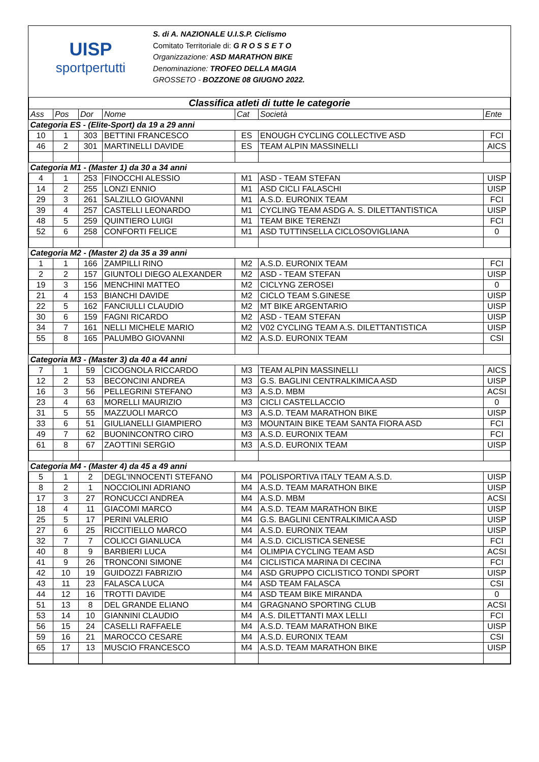UISP
sportpertutti
S. di A. NAZIONALE U.I.S.P. Ciclismo
Comitato Territoriale di: G R O S S E T O
Organizzazione: ASD MARATHON BIKE
Denominazione: TROFEO DELLA MAGIA
GROSSETO - BOZZONE 08 GIUGNO 2022.
| Classifica atleti di tutte le categorie | | | | | | |
| Ass | Pos | Dor | Nome | Cat | Società | Ente |
| Categoria ES - (Elite-Sport) da 19 a 29 anni | | | | | | |
| 10 | 1 | 303 | BETTINI FRANCESCO | ES | ENOUGH CYCLING COLLECTIVE ASD | FCI |
| 46 | 2 | 301 | MARTINELLI DAVIDE | ES | TEAM ALPIN MASSINELLI | AICS |
| Categoria M1 - (Master 1) da 30 a 34 anni | | | | | | |
| 4 | 1 | 253 | FINOCCHI ALESSIO | M1 | ASD - TEAM STEFAN | UISP |
| 14 | 2 | 255 | LONZI ENNIO | M1 | ASD CICLI FALASCHI | UISP |
| 29 | 3 | 261 | SALZILLO GIOVANNI | M1 | A.S.D. EURONIX TEAM | FCI |
| 39 | 4 | 257 | CASTELLI LEONARDO | M1 | CYCLING TEAM ASDG A. S. DILETTANTISTICA | UISP |
| 48 | 5 | 259 | QUINTIERO LUIGI | M1 | TEAM BIKE TERENZI | FCI |
| 52 | 6 | 258 | CONFORTI FELICE | M1 | ASD TUTTINSELLA CICLOSOVIGLIANA | 0 |
| Categoria M2 - (Master 2) da 35 a 39 anni | | | | | | |
| 1 | 1 | 166 | ZAMPILLI RINO | M2 | A.S.D. EURONIX TEAM | FCI |
| 2 | 2 | 157 | GIUNTOLI DIEGO ALEXANDER | M2 | ASD - TEAM STEFAN | UISP |
| 19 | 3 | 156 | MENCHINI MATTEO | M2 | CICLYNG ZEROSEI | 0 |
| 21 | 4 | 153 | BIANCHI DAVIDE | M2 | CICLO TEAM S.GINESE | UISP |
| 22 | 5 | 162 | FANCIULLI CLAUDIO | M2 | MT BIKE ARGENTARIO | UISP |
| 30 | 6 | 159 | FAGNI RICARDO | M2 | ASD - TEAM STEFAN | UISP |
| 34 | 7 | 161 | NELLI MICHELE MARIO | M2 | V02 CYCLING TEAM A.S. DILETTANTISTICA | UISP |
| 55 | 8 | 165 | PALUMBO GIOVANNI | M2 | A.S.D. EURONIX TEAM | CSI |
| Categoria M3 - (Master 3) da 40 a 44 anni | | | | | | |
| 7 | 1 | 59 | CICOGNOLA RICCARDO | M3 | TEAM ALPIN MASSINELLI | AICS |
| 12 | 2 | 53 | BECONCINI ANDREA | M3 | G.S. BAGLINI CENTRALKIMICA ASD | UISP |
| 16 | 3 | 56 | PELLEGRINI STEFANO | M3 | A.S.D. MBM | ACSI |
| 23 | 4 | 63 | MORELLI MAURIZIO | M3 | CICLI CASTELLACCIO | 0 |
| 31 | 5 | 55 | MAZZUOLI MARCO | M3 | A.S.D. TEAM MARATHON BIKE | UISP |
| 33 | 6 | 51 | GIULIANELLI GIAMPIERO | M3 | MOUNTAIN BIKE TEAM SANTA FIORA ASD | FCI |
| 49 | 7 | 62 | BUONINCONTRO CIRO | M3 | A.S.D. EURONIX TEAM | FCI |
| 61 | 8 | 67 | ZAOTTINI SERGIO | M3 | A.S.D. EURONIX TEAM | UISP |
| Categoria M4 - (Master 4) da 45 a 49 anni | | | | | | |
| 5 | 1 | 2 | DEGL'INNOCENTI STEFANO | M4 | POLISPORTIVA ITALY TEAM A.S.D. | UISP |
| 8 | 2 | 1 | NOCCIOLINI ADRIANO | M4 | A.S.D. TEAM MARATHON BIKE | UISP |
| 17 | 3 | 27 | RONCUCCI ANDREA | M4 | A.S.D. MBM | ACSI |
| 18 | 4 | 11 | GIACOMI MARCO | M4 | A.S.D. TEAM MARATHON BIKE | UISP |
| 25 | 5 | 17 | PERINI VALERIO | M4 | G.S. BAGLINI CENTRALKIMICA ASD | UISP |
| 27 | 6 | 25 | RICCITIELLO MARCO | M4 | A.S.D. EURONIX TEAM | UISP |
| 32 | 7 | 7 | COLICCI GIANLUCA | M4 | A.S.D. CICLISTICA SENESE | FCI |
| 40 | 8 | 9 | BARBIERI LUCA | M4 | OLIMPIA CYCLING TEAM ASD | ACSI |
| 41 | 9 | 26 | TRONCONI SIMONE | M4 | CICLISTICA MARINA DI CECINA | FCI |
| 42 | 10 | 19 | GUIDOZZI FABRIZIO | M4 | ASD GRUPPO CICLISTICO TONDI SPORT | UISP |
| 43 | 11 | 23 | FALASCA LUCA | M4 | ASD TEAM FALASCA | CSI |
| 44 | 12 | 16 | TROTTI DAVIDE | M4 | ASD TEAM BIKE MIRANDA | 0 |
| 51 | 13 | 8 | DEL GRANDE ELIANO | M4 | GRAGNANO SPORTING CLUB | ACSI |
| 53 | 14 | 10 | GIANNINI CLAUDIO | M4 | A.S. DILETTANTI MAX LELLI | FCI |
| 56 | 15 | 24 | CASELLI RAFFAELE | M4 | A.S.D. TEAM MARATHON BIKE | UISP |
| 59 | 16 | 21 | MAROCCO CESARE | M4 | A.S.D. EURONIX TEAM | CSI |
| 65 | 17 | 13 | MUSCIO FRANCESCO | M4 | A.S.D. TEAM MARATHON BIKE | UISP |